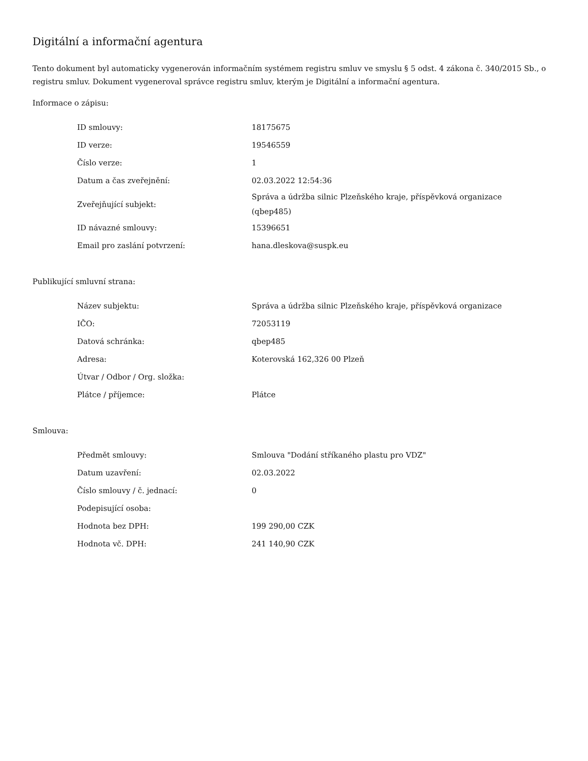Digitální a informační agentura
Tento dokument byl automaticky vygenerován informačním systémem registru smluv ve smyslu § 5 odst. 4 zákona č. 340/2015 Sb., o registru smluv. Dokument vygeneroval správce registru smluv, kterým je Digitální a informační agentura.
Informace o zápisu:
| ID smlouvy: | 18175675 |
| ID verze: | 19546559 |
| Číslo verze: | 1 |
| Datum a čas zveřejnění: | 02.03.2022 12:54:36 |
| Zveřejňující subjekt: | Správa a údržba silnic Plzeňského kraje, příspěvková organizace (qbep485) |
| ID návazné smlouvy: | 15396651 |
| Email pro zaslání potvrzení: | hana.dleskova@suspk.eu |
Publikující smluvní strana:
| Název subjektu: | Správa a údržba silnic Plzeňského kraje, příspěvková organizace |
| IČO: | 72053119 |
| Datová schránka: | qbep485 |
| Adresa: | Koterovská 162,326 00 Plzeň |
| Útvar / Odbor / Org. složka: | |
| Plátce / příjemce: | Plátce |
Smlouva:
| Předmět smlouvy: | Smlouva "Dodání stříkaného plastu pro VDZ" |
| Datum uzavření: | 02.03.2022 |
| Číslo smlouvy / č. jednací: | 0 |
| Podepisující osoba: | |
| Hodnota bez DPH: | 199 290,00 CZK |
| Hodnota vč. DPH: | 241 140,90 CZK |